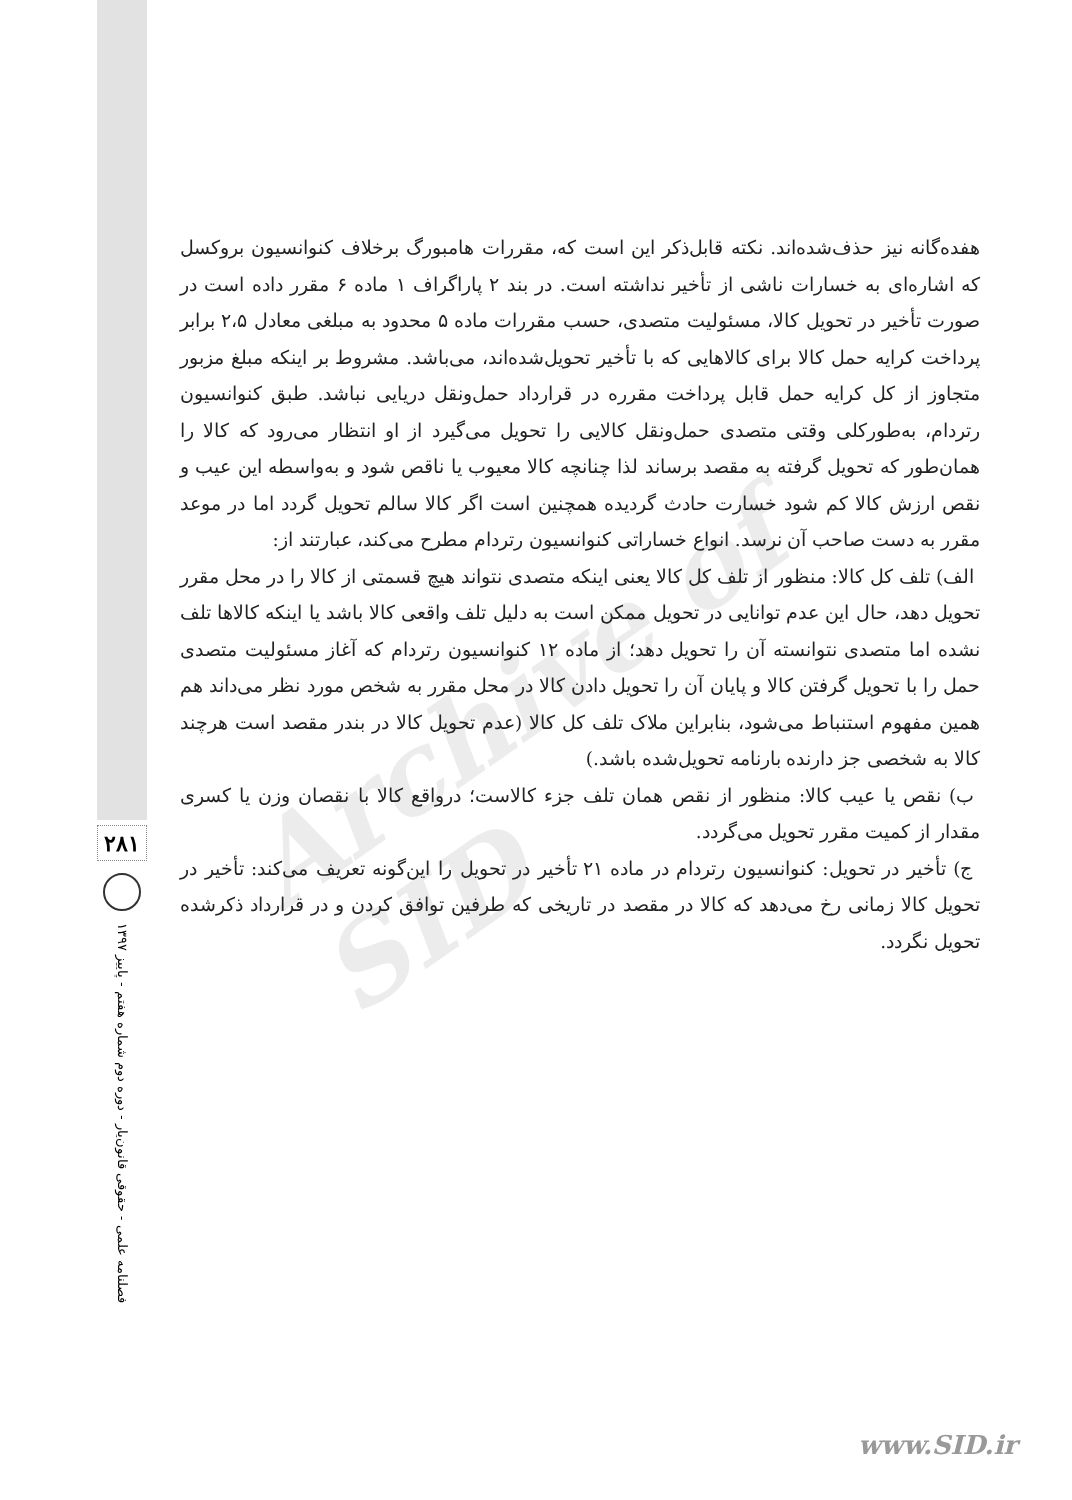Archive of SID
۲۸۱
فصلنامه علمی - حقوقی قانون‌یار - دوره دوم شماره هفتم - پاییز ۱۳۹۷
هفده‌گانه نیز حذف‌شده‌اند. نکته قابل‌ذکر این است که، مقررات هامبورگ برخلاف کنوانسیون بروکسل که اشاره‌ای به خسارات ناشی از تأخیر نداشته است. در بند ۲ پاراگراف ۱ ماده ۶ مقرر داده است در صورت تأخیر در تحویل کالا، مسئولیت متصدی، حسب مقررات ماده ۵ محدود به مبلغی معادل ۲،۵ برابر پرداخت کرایه حمل کالا برای کالاهایی که با تأخیر تحویل‌شده‌اند، می‌باشد. مشروط بر اینکه مبلغ مزبور متجاوز از کل کرایه حمل قابل پرداخت مقرره در قرارداد حمل‌ونقل دریایی نباشد. طبق کنوانسیون رتردام، به‌طورکلی وقتی متصدی حمل‌ونقل کالایی را تحویل می‌گیرد از او انتظار می‌رود که کالا را همان‌طور که تحویل گرفته به مقصد برساند لذا چنانچه کالا معیوب یا ناقص شود و به‌واسطه این عیب و نقص ارزش کالا کم شود خسارت حادث گردیده همچنین است اگر کالا سالم تحویل گردد اما در موعد مقرر به دست صاحب آن نرسد. انواع خساراتی کنوانسیون رتردام مطرح می‌کند، عبارتند از:
الف) تلف کل کالا: منظور از تلف کل کالا یعنی اینکه متصدی نتواند هیچ قسمتی از کالا را در محل مقرر تحویل دهد، حال این عدم توانایی در تحویل ممکن است به دلیل تلف واقعی کالا باشد یا اینکه کالاها تلف نشده اما متصدی نتوانسته آن را تحویل دهد؛ از ماده ۱۲ کنوانسیون رتردام که آغاز مسئولیت متصدی حمل را با تحویل گرفتن کالا و پایان آن را تحویل دادن کالا در محل مقرر به شخص مورد نظر می‌داند هم همین مفهوم استنباط می‌شود، بنابراین ملاک تلف کل کالا (عدم تحویل کالا در بندر مقصد است هرچند کالا به شخصی جز دارنده بارنامه تحویل‌شده باشد.)
ب) نقص یا عیب کالا: منظور از نقص همان تلف جزء کالاست؛ درواقع کالا با نقصان وزن یا کسری مقدار از کمیت مقرر تحویل می‌گردد.
ج) تأخیر در تحویل: کنوانسیون رتردام در ماده ۲۱ تأخیر در تحویل را این‌گونه تعریف می‌کند: تأخیر در تحویل کالا زمانی رخ می‌دهد که کالا در مقصد در تاریخی که طرفین توافق کردن و در قرارداد ذکرشده تحویل نگردد.
www.SID.ir